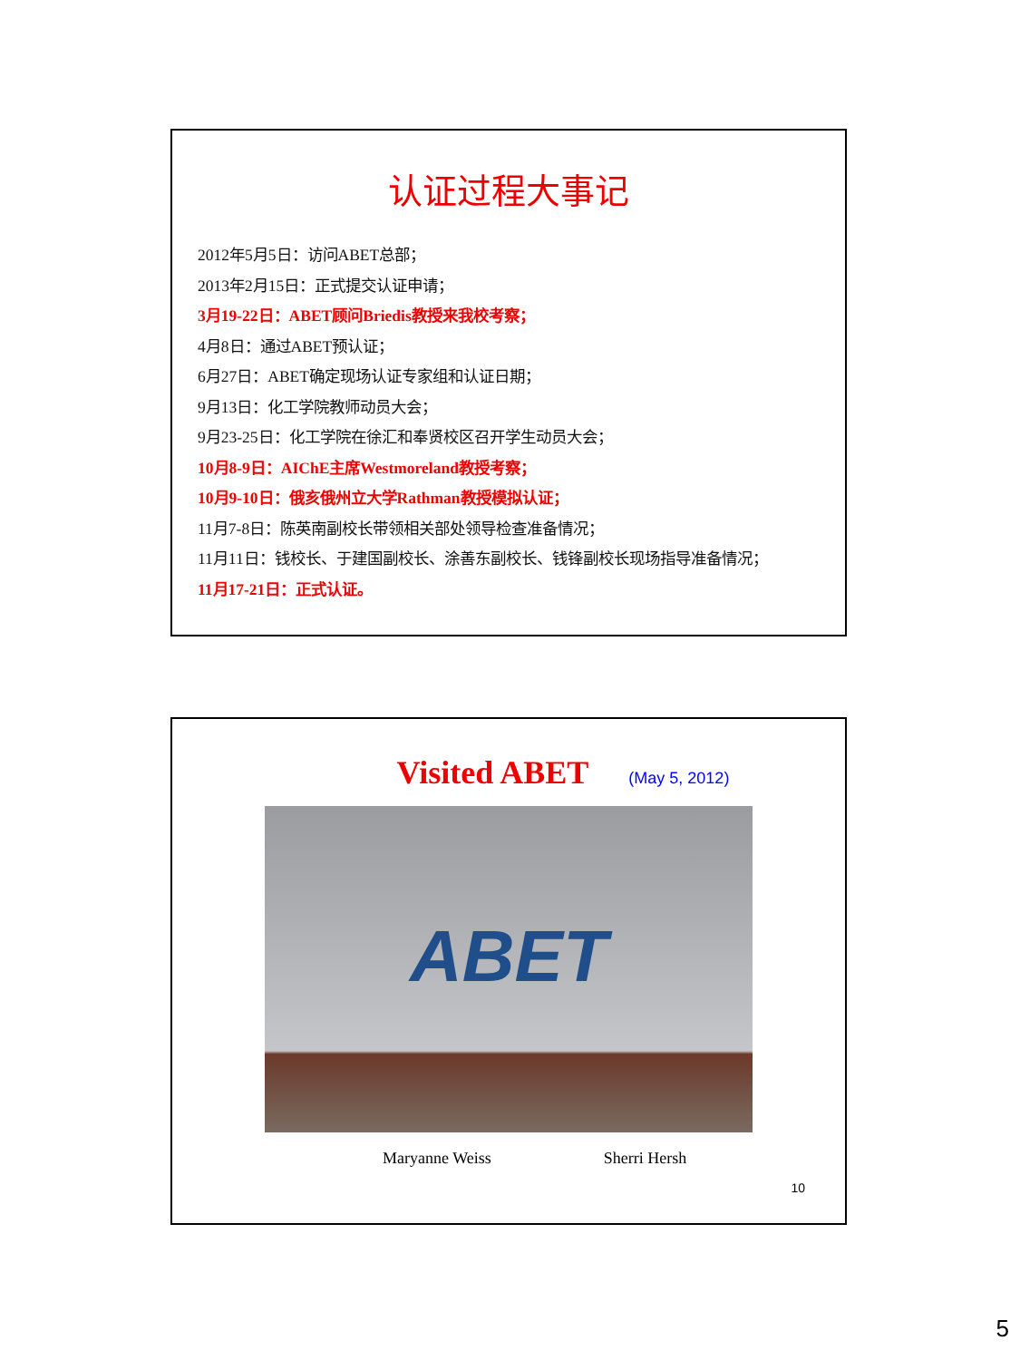认证过程大事记
2012年5月5日：访问ABET总部；
2013年2月15日：正式提交认证申请；
3月19-22日：ABET顾问Briedis教授来我校考察；
4月8日：通过ABET预认证；
6月27日：ABET确定现场认证专家组和认证日期；
9月13日：化工学院教师动员大会；
9月23-25日：化工学院在徐汇和奉贤校区召开学生动员大会；
10月8-9日：AIChE主席Westmoreland教授考察；
10月9-10日：俄亥俄州立大学Rathman教授模拟认证；
11月7-8日：陈英南副校长带领相关部处领导检查准备情况；
11月11日：钱校长、于建国副校长、涂善东副校长、钱锋副校长现场指导准备情况；
11月17-21日：正式认证。
Visited ABET
(May 5, 2012)
ABET
Maryanne Weiss Sherri Hersh
10
5